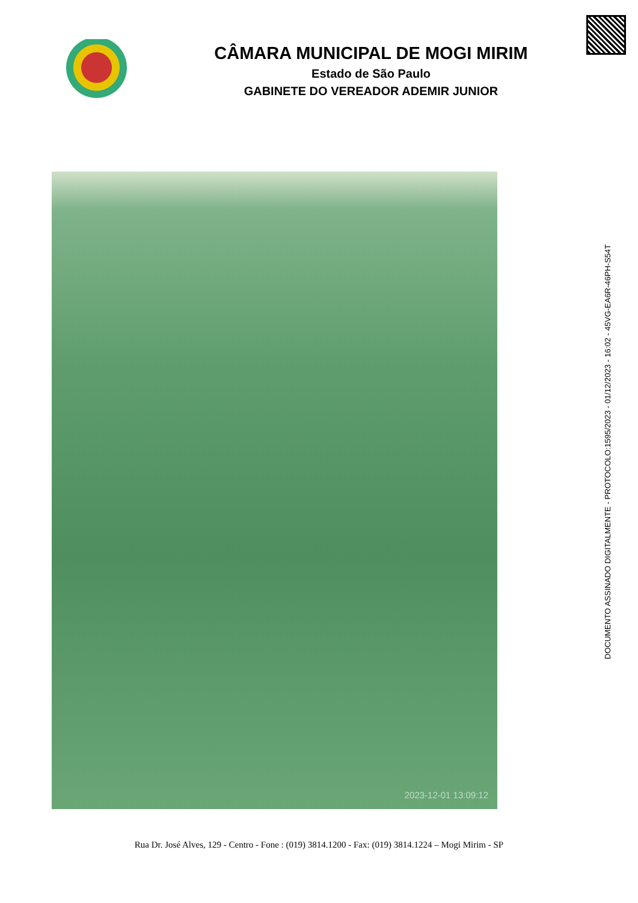CÂMARA MUNICIPAL DE MOGI MIRIM
Estado de São Paulo
GABINETE DO VEREADOR ADEMIR JUNIOR
2023-12-01 13:09:12
DOCUMENTO ASSINADO DIGITALMENTE - PROTOCOLO:1595/2023 - 01/12/2023 - 16:02 - 45VG-EA6R-46PH-S54T
Rua Dr. José Alves, 129 - Centro - Fone : (019) 3814.1200 - Fax: (019) 3814.1224 – Mogi Mirim - SP